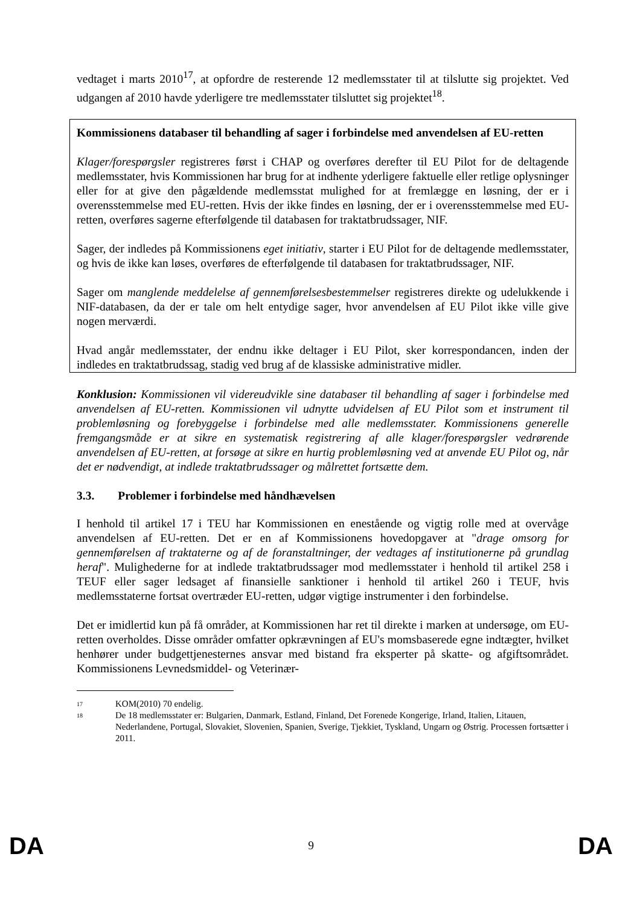vedtaget i marts 2010<sup>17</sup>, at opfordre de resterende 12 medlemsstater til at tilslutte sig projektet. Ved udgangen af 2010 havde yderligere tre medlemsstater tilsluttet sig projektet<sup>18</sup>.
Kommissionens databaser til behandling af sager i forbindelse med anvendelsen af EU-retten
Klager/forespørgsler registreres først i CHAP og overføres derefter til EU Pilot for de deltagende medlemsstater, hvis Kommissionen har brug for at indhente yderligere faktuelle eller retlige oplysninger eller for at give den pågældende medlemsstat mulighed for at fremlægge en løsning, der er i overensstemmelse med EU-retten. Hvis der ikke findes en løsning, der er i overensstemmelse med EU-retten, overføres sagerne efterfølgende til databasen for traktatbrudssager, NIF.
Sager, der indledes på Kommissionens eget initiativ, starter i EU Pilot for de deltagende medlemsstater, og hvis de ikke kan løses, overføres de efterfølgende til databasen for traktatbrudssager, NIF.
Sager om manglende meddelelse af gennemførelsesbestemmelser registreres direkte og udelukkende i NIF-databasen, da der er tale om helt entydige sager, hvor anvendelsen af EU Pilot ikke ville give nogen merværdi.
Hvad angår medlemsstater, der endnu ikke deltager i EU Pilot, sker korrespondancen, inden der indledes en traktatbrudssag, stadig ved brug af de klassiske administrative midler.
Konklusion: Kommissionen vil videreudvikle sine databaser til behandling af sager i forbindelse med anvendelsen af EU-retten. Kommissionen vil udnytte udvidelsen af EU Pilot som et instrument til problemløsning og forebyggelse i forbindelse med alle medlemsstater. Kommissionens generelle fremgangsmåde er at sikre en systematisk registrering af alle klager/forespørgsler vedrørende anvendelsen af EU-retten, at forsøge at sikre en hurtig problemløsning ved at anvende EU Pilot og, når det er nødvendigt, at indlede traktatbrudssager og målrettet fortsætte dem.
3.3. Problemer i forbindelse med håndhævelsen
I henhold til artikel 17 i TEU har Kommissionen en enestående og vigtig rolle med at overvåge anvendelsen af EU-retten. Det er en af Kommissionens hovedopgaver at "drage omsorg for gennemførelsen af traktaterne og af de foranstaltninger, der vedtages af institutionerne på grundlag heraf". Mulighederne for at indlede traktatbrudssager mod medlemsstater i henhold til artikel 258 i TEUF eller sager ledsaget af finansielle sanktioner i henhold til artikel 260 i TEUF, hvis medlemsstaterne fortsat overtræder EU-retten, udgør vigtige instrumenter i den forbindelse.
Det er imidlertid kun på få områder, at Kommissionen har ret til direkte i marken at undersøge, om EU-retten overholdes. Disse områder omfatter opkrævningen af EU's momsbaserede egne indtægter, hvilket henhører under budgettjenesternes ansvar med bistand fra eksperter på skatte- og afgiftsområdet. Kommissionens Levnedsmiddel- og Veterinær-
17 KOM(2010) 70 endelig.
18 De 18 medlemsstater er: Bulgarien, Danmark, Estland, Finland, Det Forenede Kongerige, Irland, Italien, Litauen, Nederlandene, Portugal, Slovakiet, Slovenien, Spanien, Sverige, Tjekkiet, Tyskland, Ungarn og Østrig. Processen fortsætter i 2011.
DA 9 DA